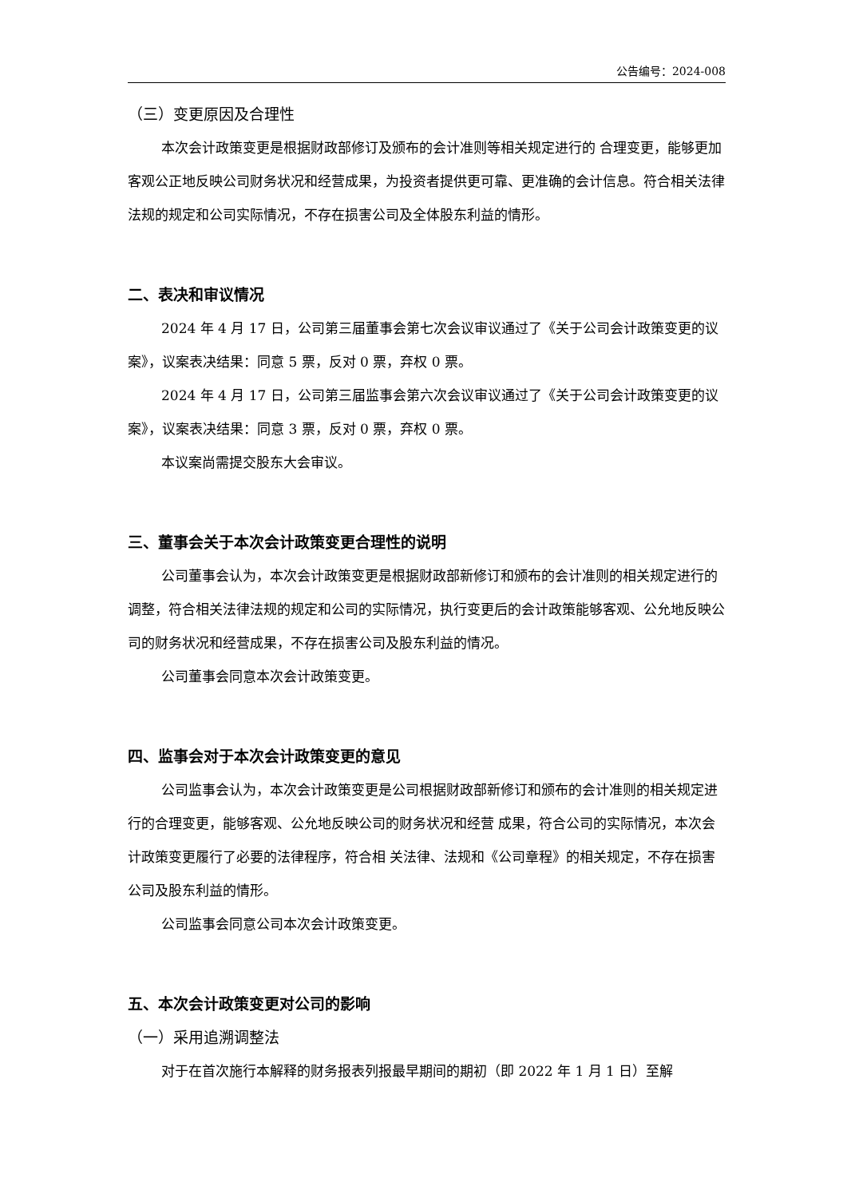公告编号：2024-008
（三）变更原因及合理性
本次会计政策变更是根据财政部修订及颁布的会计准则等相关规定进行的 合理变更，能够更加客观公正地反映公司财务状况和经营成果，为投资者提供更可靠、更准确的会计信息。符合相关法律法规的规定和公司实际情况，不存在损害公司及全体股东利益的情形。
二、表决和审议情况
2024 年 4 月 17 日，公司第三届董事会第七次会议审议通过了《关于公司会计政策变更的议案》，议案表决结果：同意 5 票，反对 0 票，弃权 0 票。
2024 年 4 月 17 日，公司第三届监事会第六次会议审议通过了《关于公司会计政策变更的议案》，议案表决结果：同意 3 票，反对 0 票，弃权 0 票。
本议案尚需提交股东大会审议。
三、董事会关于本次会计政策变更合理性的说明
公司董事会认为，本次会计政策变更是根据财政部新修订和颁布的会计准则的相关规定进行的调整，符合相关法律法规的规定和公司的实际情况，执行变更后的会计政策能够客观、公允地反映公司的财务状况和经营成果，不存在损害公司及股东利益的情况。
公司董事会同意本次会计政策变更。
四、监事会对于本次会计政策变更的意见
公司监事会认为，本次会计政策变更是公司根据财政部新修订和颁布的会计准则的相关规定进行的合理变更，能够客观、公允地反映公司的财务状况和经营 成果，符合公司的实际情况，本次会计政策变更履行了必要的法律程序，符合相 关法律、法规和《公司章程》的相关规定，不存在损害公司及股东利益的情形。
公司监事会同意公司本次会计政策变更。
五、本次会计政策变更对公司的影响
（一）采用追溯调整法
对于在首次施行本解释的财务报表列报最早期间的期初（即 2022 年 1 月 1 日）至解